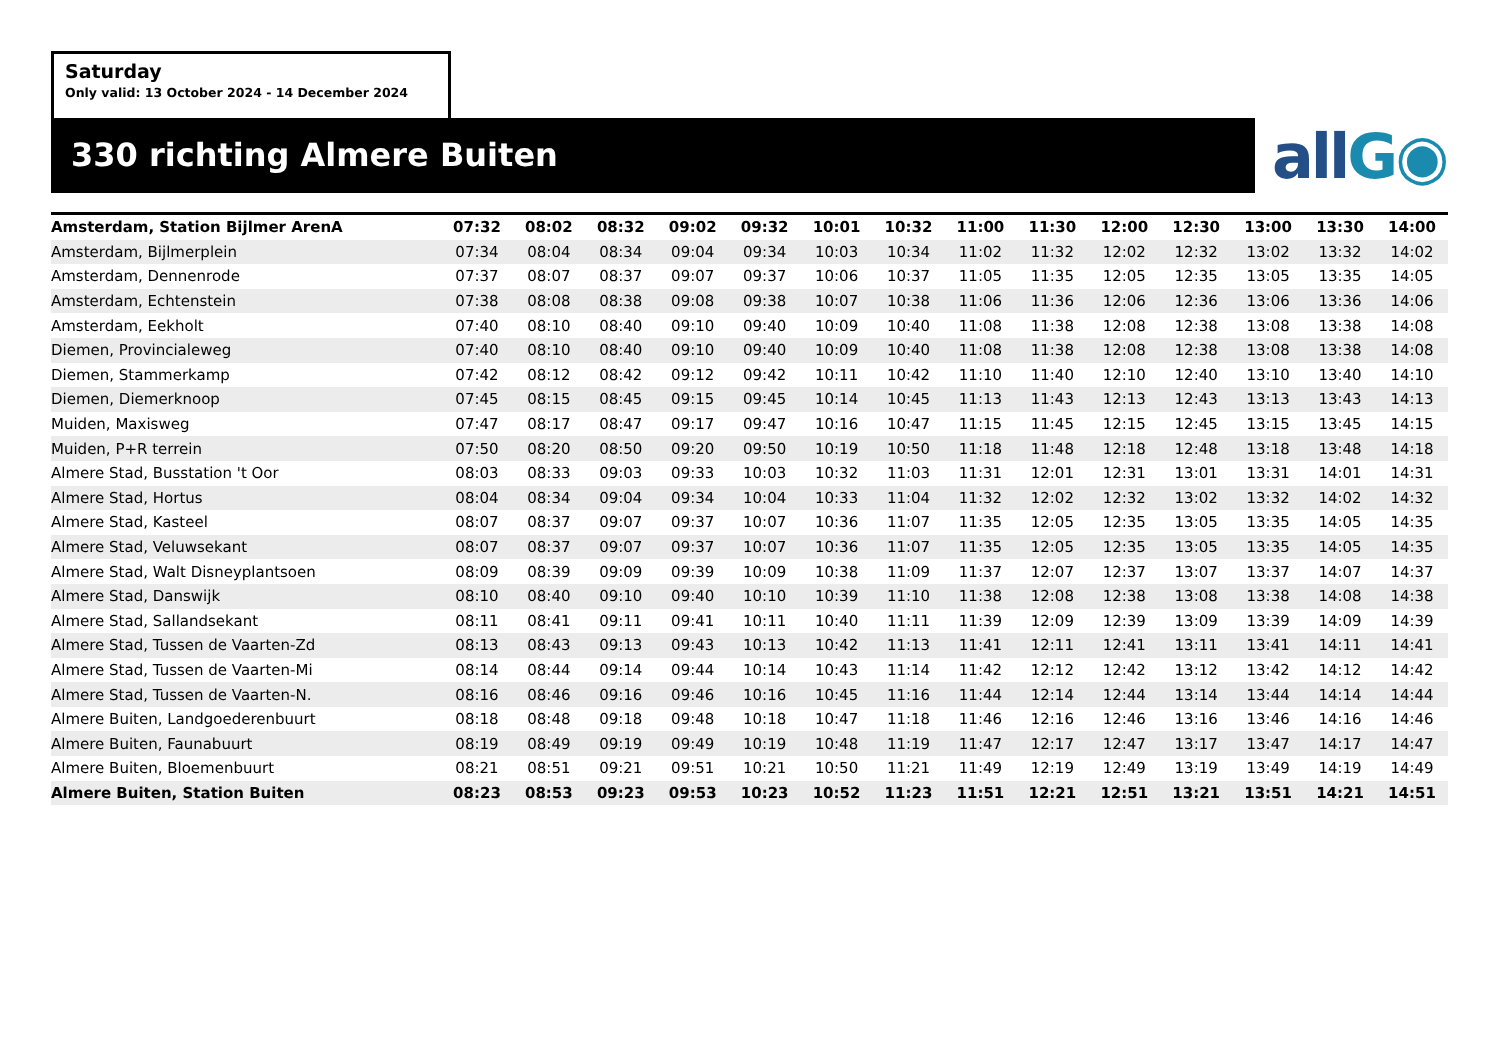Saturday
Only valid: 13 October 2024 - 14 December 2024
330 richting Almere Buiten all G◉
| Amsterdam, Station Bijlmer ArenA | 07:32 | 08:02 | 08:32 | 09:02 | 09:32 | 10:01 | 10:32 | 11:00 | 11:30 | 12:00 | 12:30 | 13:00 | 13:30 | 14:00 |
| --- | --- | --- | --- | --- | --- | --- | --- | --- | --- | --- | --- | --- | --- | --- |
| Amsterdam, Bijlmerplein | 07:34 | 08:04 | 08:34 | 09:04 | 09:34 | 10:03 | 10:34 | 11:02 | 11:32 | 12:02 | 12:32 | 13:02 | 13:32 | 14:02 |
| Amsterdam, Dennenrode | 07:37 | 08:07 | 08:37 | 09:07 | 09:37 | 10:06 | 10:37 | 11:05 | 11:35 | 12:05 | 12:35 | 13:05 | 13:35 | 14:05 |
| Amsterdam, Echtenstein | 07:38 | 08:08 | 08:38 | 09:08 | 09:38 | 10:07 | 10:38 | 11:06 | 11:36 | 12:06 | 12:36 | 13:06 | 13:36 | 14:06 |
| Amsterdam, Eekholt | 07:40 | 08:10 | 08:40 | 09:10 | 09:40 | 10:09 | 10:40 | 11:08 | 11:38 | 12:08 | 12:38 | 13:08 | 13:38 | 14:08 |
| Diemen, Provincialeweg | 07:40 | 08:10 | 08:40 | 09:10 | 09:40 | 10:09 | 10:40 | 11:08 | 11:38 | 12:08 | 12:38 | 13:08 | 13:38 | 14:08 |
| Diemen, Stammerkamp | 07:42 | 08:12 | 08:42 | 09:12 | 09:42 | 10:11 | 10:42 | 11:10 | 11:40 | 12:10 | 12:40 | 13:10 | 13:40 | 14:10 |
| Diemen, Diemerknoop | 07:45 | 08:15 | 08:45 | 09:15 | 09:45 | 10:14 | 10:45 | 11:13 | 11:43 | 12:13 | 12:43 | 13:13 | 13:43 | 14:13 |
| Muiden, Maxisweg | 07:47 | 08:17 | 08:47 | 09:17 | 09:47 | 10:16 | 10:47 | 11:15 | 11:45 | 12:15 | 12:45 | 13:15 | 13:45 | 14:15 |
| Muiden, P+R terrein | 07:50 | 08:20 | 08:50 | 09:20 | 09:50 | 10:19 | 10:50 | 11:18 | 11:48 | 12:18 | 12:48 | 13:18 | 13:48 | 14:18 |
| Almere Stad, Busstation 't Oor | 08:03 | 08:33 | 09:03 | 09:33 | 10:03 | 10:32 | 11:03 | 11:31 | 12:01 | 12:31 | 13:01 | 13:31 | 14:01 | 14:31 |
| Almere Stad, Hortus | 08:04 | 08:34 | 09:04 | 09:34 | 10:04 | 10:33 | 11:04 | 11:32 | 12:02 | 12:32 | 13:02 | 13:32 | 14:02 | 14:32 |
| Almere Stad, Kasteel | 08:07 | 08:37 | 09:07 | 09:37 | 10:07 | 10:36 | 11:07 | 11:35 | 12:05 | 12:35 | 13:05 | 13:35 | 14:05 | 14:35 |
| Almere Stad, Veluwsekant | 08:07 | 08:37 | 09:07 | 09:37 | 10:07 | 10:36 | 11:07 | 11:35 | 12:05 | 12:35 | 13:05 | 13:35 | 14:05 | 14:35 |
| Almere Stad, Walt Disneyplantsoen | 08:09 | 08:39 | 09:09 | 09:39 | 10:09 | 10:38 | 11:09 | 11:37 | 12:07 | 12:37 | 13:07 | 13:37 | 14:07 | 14:37 |
| Almere Stad, Danswijk | 08:10 | 08:40 | 09:10 | 09:40 | 10:10 | 10:39 | 11:10 | 11:38 | 12:08 | 12:38 | 13:08 | 13:38 | 14:08 | 14:38 |
| Almere Stad, Sallandsekant | 08:11 | 08:41 | 09:11 | 09:41 | 10:11 | 10:40 | 11:11 | 11:39 | 12:09 | 12:39 | 13:09 | 13:39 | 14:09 | 14:39 |
| Almere Stad, Tussen de Vaarten-Zd | 08:13 | 08:43 | 09:13 | 09:43 | 10:13 | 10:42 | 11:13 | 11:41 | 12:11 | 12:41 | 13:11 | 13:41 | 14:11 | 14:41 |
| Almere Stad, Tussen de Vaarten-Mi | 08:14 | 08:44 | 09:14 | 09:44 | 10:14 | 10:43 | 11:14 | 11:42 | 12:12 | 12:42 | 13:12 | 13:42 | 14:12 | 14:42 |
| Almere Stad, Tussen de Vaarten-N. | 08:16 | 08:46 | 09:16 | 09:46 | 10:16 | 10:45 | 11:16 | 11:44 | 12:14 | 12:44 | 13:14 | 13:44 | 14:14 | 14:44 |
| Almere Buiten, Landgoederenbuurt | 08:18 | 08:48 | 09:18 | 09:48 | 10:18 | 10:47 | 11:18 | 11:46 | 12:16 | 12:46 | 13:16 | 13:46 | 14:16 | 14:46 |
| Almere Buiten, Faunabuurt | 08:19 | 08:49 | 09:19 | 09:49 | 10:19 | 10:48 | 11:19 | 11:47 | 12:17 | 12:47 | 13:17 | 13:47 | 14:17 | 14:47 |
| Almere Buiten, Bloemenbuurt | 08:21 | 08:51 | 09:21 | 09:51 | 10:21 | 10:50 | 11:21 | 11:49 | 12:19 | 12:49 | 13:19 | 13:49 | 14:19 | 14:49 |
| Almere Buiten, Station Buiten | 08:23 | 08:53 | 09:23 | 09:53 | 10:23 | 10:52 | 11:23 | 11:51 | 12:21 | 12:51 | 13:21 | 13:51 | 14:21 | 14:51 |